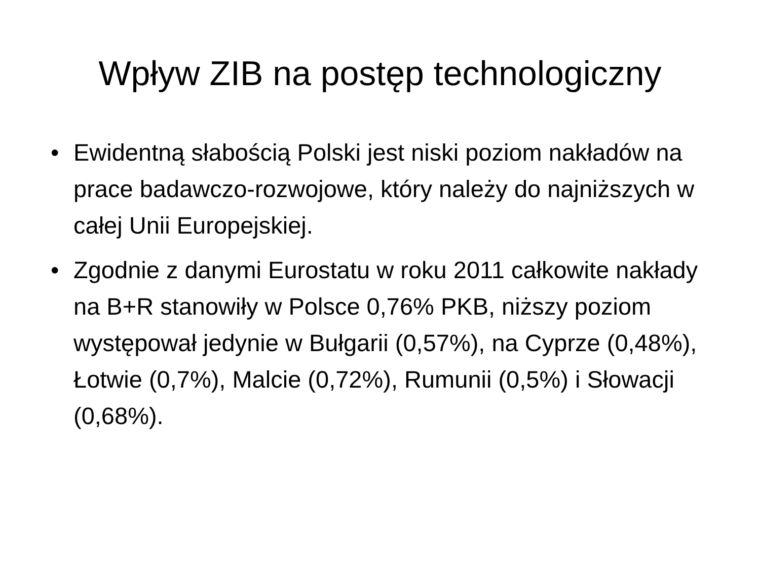Wpływ ZIB na postęp technologiczny
• Ewidentną słabością Polski jest niski poziom nakładów na prace badawczo-rozwojowe, który należy do najniższych w całej Unii Europejskiej.
• Zgodnie z danymi Eurostatu w roku 2011 całkowite nakłady na B+R stanowiły w Polsce 0,76% PKB, niższy poziom występował jedynie w Bułgarii (0,57%), na Cyprze (0,48%), Łotwie (0,7%), Malcie (0,72%), Rumunii (0,5%) i Słowacji (0,68%).